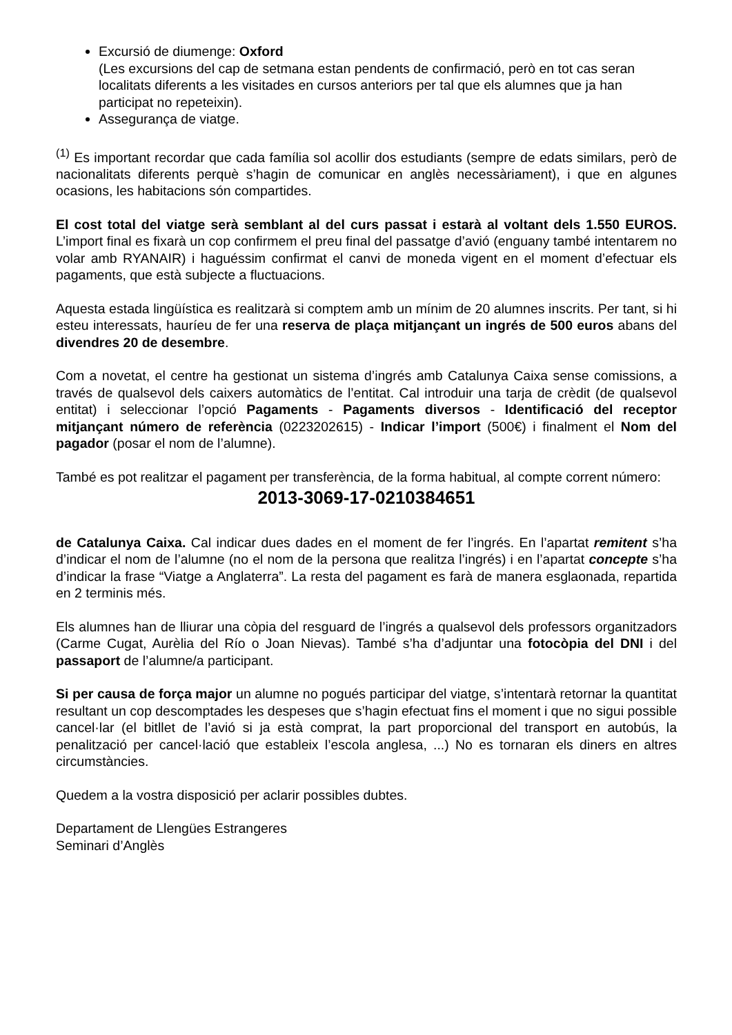Excursió de diumenge: Oxford
(Les excursions del cap de setmana estan pendents de confirmació, però en tot cas seran localitats diferents a les visitades en cursos anteriors per tal que els alumnes que ja han participat no repeteixin).
Assegurança de viatge.
<sup>(1)</sup> Es important recordar que cada família sol acollir dos estudiants (sempre de edats similars, però de nacionalitats diferents perquè s’hagin de comunicar en anglès necessàriament), i que en algunes ocasions, les habitacions són compartides.
El cost total del viatge serà semblant al del curs passat i estarà al voltant dels 1.550 EUROS. L’import final es fixarà un cop confirmem el preu final del passatge d’avió (enguany també intentarem no volar amb RYANAIR) i haguéssim confirmat el canvi de moneda vigent en el moment d’efectuar els pagaments, que està subjecte a fluctuacions.
Aquesta estada lingüística es realitzarà si comptem amb un mínim de 20 alumnes inscrits. Per tant, si hi esteu interessats, hauríeu de fer una reserva de plaça mitjançant un ingrés de 500 euros abans del divendres 20 de desembre.
Com a novetat, el centre ha gestionat un sistema d’ingrés amb Catalunya Caixa sense comissions, a través de qualsevol dels caixers automàtics de l’entitat. Cal introduir una tarja de crèdit (de qualsevol entitat) i seleccionar l’opció Pagaments - Pagaments diversos - Identificació del receptor mitjançant número de referència (0223202615) - Indicar l’import (500€) i finalment el Nom del pagador (posar el nom de l’alumne).
També es pot realitzar el pagament per transferència, de la forma habitual, al compte corrent número:
2013-3069-17-0210384651
de Catalunya Caixa. Cal indicar dues dades en el moment de fer l’ingrés. En l’apartat remitent s’ha d’indicar el nom de l’alumne (no el nom de la persona que realitza l’ingrés) i en l’apartat concepte s’ha d’indicar la frase “Viatge a Anglaterra”. La resta del pagament es farà de manera esglaonada, repartida en 2 terminis més.
Els alumnes han de lliurar una còpia del resguard de l’ingrés a qualsevol dels professors organitzadors (Carme Cugat, Aurèlia del Río o Joan Nievas). També s’ha d’adjuntar una fotocòpia del DNI i del passaport de l’alumne/a participant.
Si per causa de força major un alumne no pogués participar del viatge, s’intentarà retornar la quantitat resultant un cop descomptades les despeses que s’hagin efectuat fins el moment i que no sigui possible cancel·lar (el bitllet de l’avió si ja està comprat, la part proporcional del transport en autobús, la penalització per cancel·lació que estableix l’escola anglesa, ...) No es tornaran els diners en altres circumstàncies.
Quedem a la vostra disposició per aclarir possibles dubtes.
Departament de Llengües Estrangeres
Seminari d’Anglès